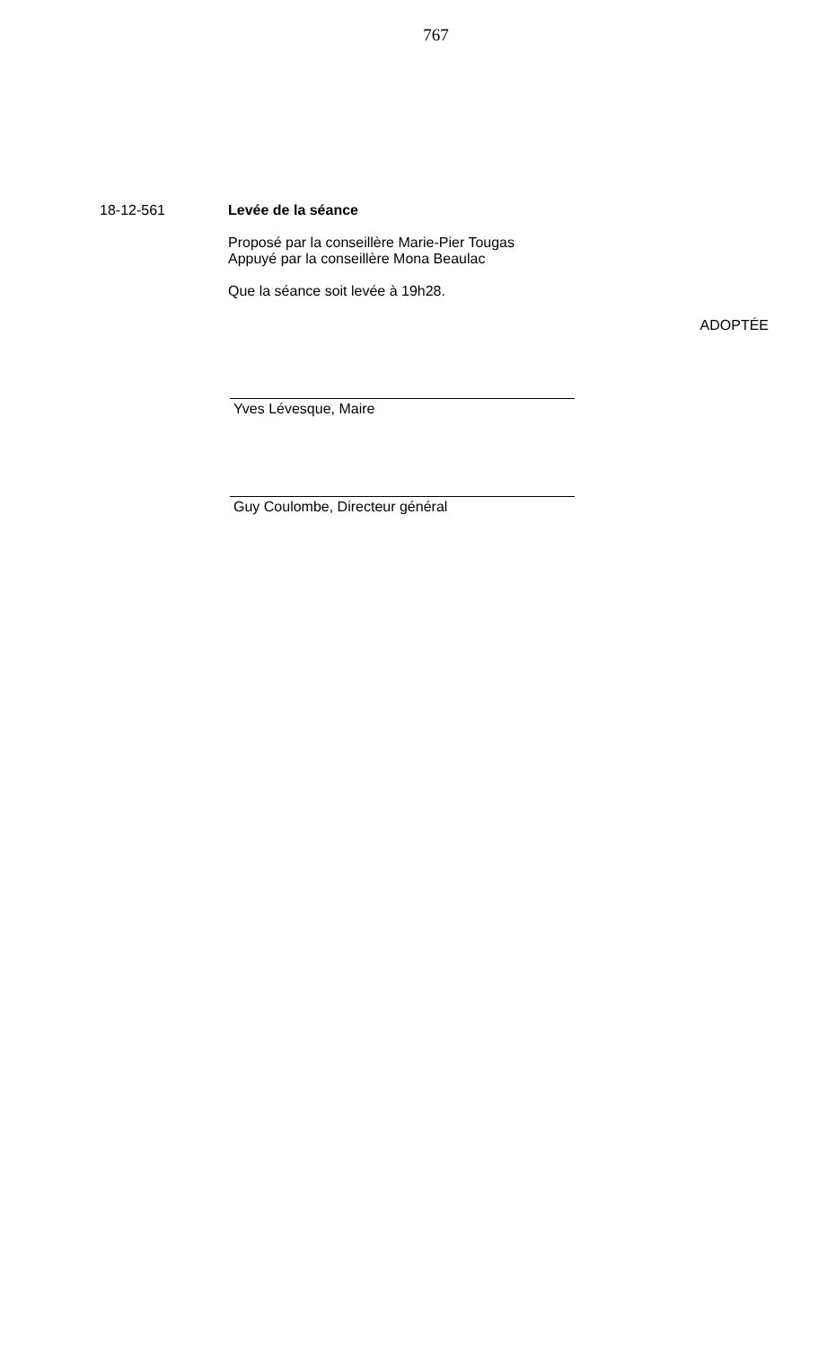767
18-12-561 Levée de la séance
Proposé par la conseillère Marie-Pier Tougas
Appuyé par la conseillère Mona Beaulac
Que la séance soit levée à 19h28.
ADOPTÉE
Yves Lévesque, Maire
Guy Coulombe, Directeur général